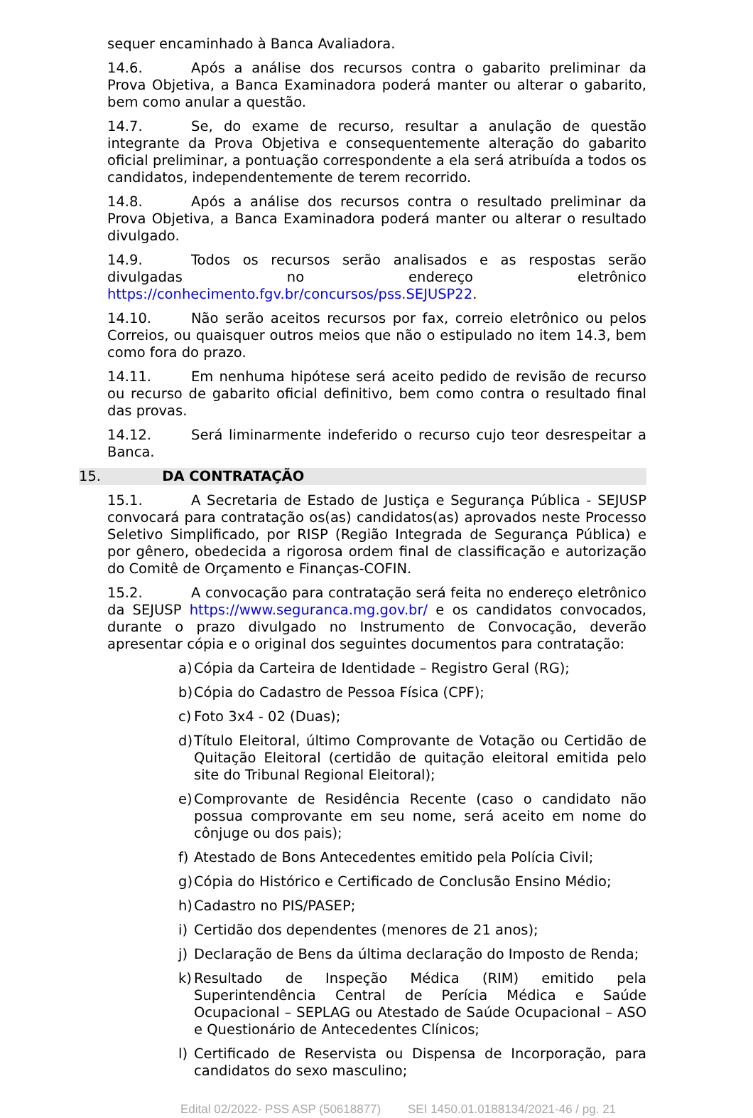sequer encaminhado à Banca Avaliadora.
14.6. Após a análise dos recursos contra o gabarito preliminar da Prova Objetiva, a Banca Examinadora poderá manter ou alterar o gabarito, bem como anular a questão.
14.7. Se, do exame de recurso, resultar a anulação de questão integrante da Prova Objetiva e consequentemente alteração do gabarito oficial preliminar, a pontuação correspondente a ela será atribuída a todos os candidatos, independentemente de terem recorrido.
14.8. Após a análise dos recursos contra o resultado preliminar da Prova Objetiva, a Banca Examinadora poderá manter ou alterar o resultado divulgado.
14.9. Todos os recursos serão analisados e as respostas serão divulgadas no endereço eletrônico https://conhecimento.fgv.br/concursos/pss.SEJUSP22.
14.10. Não serão aceitos recursos por fax, correio eletrônico ou pelos Correios, ou quaisquer outros meios que não o estipulado no item 14.3, bem como fora do prazo.
14.11. Em nenhuma hipótese será aceito pedido de revisão de recurso ou recurso de gabarito oficial definitivo, bem como contra o resultado final das provas.
14.12. Será liminarmente indeferido o recurso cujo teor desrespeitar a Banca.
15. DA CONTRATAÇÃO
15.1. A Secretaria de Estado de Justiça e Segurança Pública - SEJUSP convocará para contratação os(as) candidatos(as) aprovados neste Processo Seletivo Simplificado, por RISP (Região Integrada de Segurança Pública) e por gênero, obedecida a rigorosa ordem final de classificação e autorização do Comitê de Orçamento e Finanças-COFIN.
15.2. A convocação para contratação será feita no endereço eletrônico da SEJUSP https://www.seguranca.mg.gov.br/ e os candidatos convocados, durante o prazo divulgado no Instrumento de Convocação, deverão apresentar cópia e o original dos seguintes documentos para contratação:
a) Cópia da Carteira de Identidade – Registro Geral (RG);
b) Cópia do Cadastro de Pessoa Física (CPF);
c) Foto 3x4 - 02 (Duas);
d) Título Eleitoral, último Comprovante de Votação ou Certidão de Quitação Eleitoral (certidão de quitação eleitoral emitida pelo site do Tribunal Regional Eleitoral);
e) Comprovante de Residência Recente (caso o candidato não possua comprovante em seu nome, será aceito em nome do cônjuge ou dos pais);
f) Atestado de Bons Antecedentes emitido pela Polícia Civil;
g) Cópia do Histórico e Certificado de Conclusão Ensino Médio;
h) Cadastro no PIS/PASEP;
i) Certidão dos dependentes (menores de 21 anos);
j) Declaração de Bens da última declaração do Imposto de Renda;
k) Resultado de Inspeção Médica (RIM) emitido pela Superintendência Central de Perícia Médica e Saúde Ocupacional – SEPLAG ou Atestado de Saúde Ocupacional – ASO e Questionário de Antecedentes Clínicos;
l) Certificado de Reservista ou Dispensa de Incorporação, para candidatos do sexo masculino;
Edital 02/2022- PSS ASP (50618877) SEI 1450.01.0188134/2021-46 / pg. 21